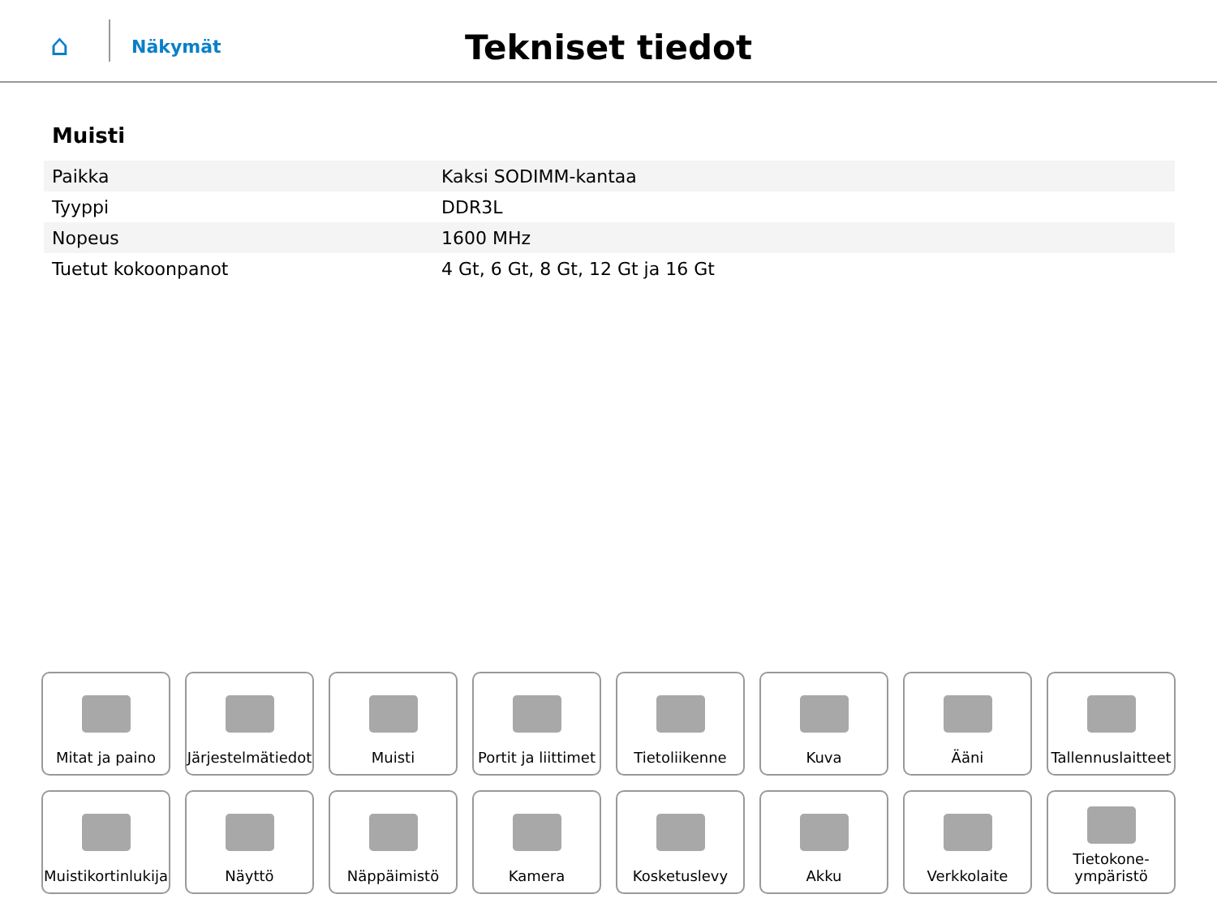⌂
Näkymät
Tekniset tiedot
Muisti
| Paikka | Kaksi SODIMM-kantaa |
| Tyyppi | DDR3L |
| Nopeus | 1600 MHz |
| Tuetut kokoonpanot | 4 Gt, 6 Gt, 8 Gt, 12 Gt ja 16 Gt |
Mitat ja paino
Järjestelmätiedot
Muisti
Portit ja liittimet
Tietoliikenne
Kuva
Ääni
Tallennuslaitteet
Muistikortinlukija
Näyttö
Näppäimistö
Kamera
Kosketuslevy
Akku
Verkkolaite
Tietokone-
ympäristö